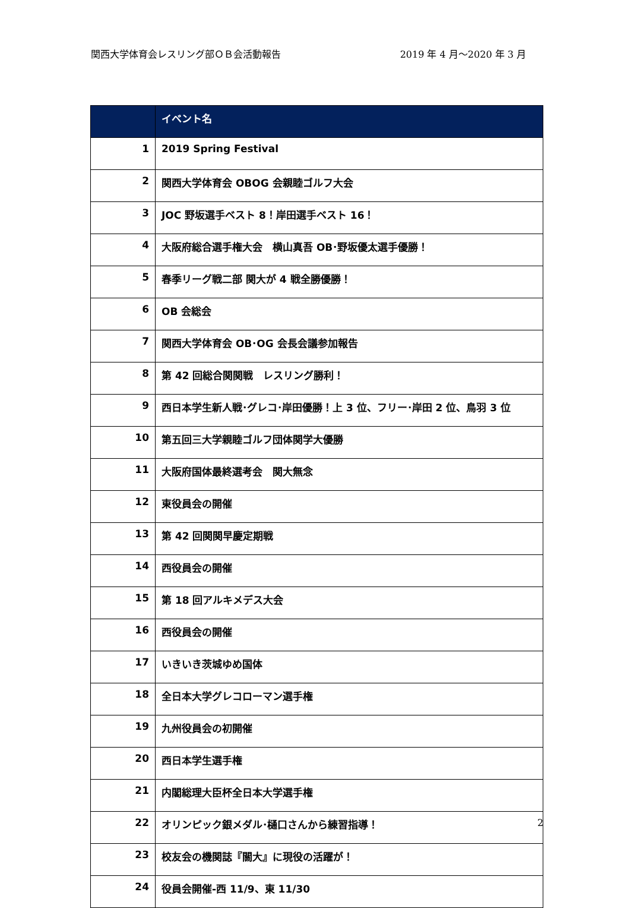関西大学体育会レスリング部ＯＢ会活動報告 2019 年 4 月～2020 年 3 月
| | イベント名 |
| --- | --- |
| 1 | 2019 Spring Festival |
| 2 | 関西大学体育会 OBOG 会親睦ゴルフ大会 |
| 3 | JOC 野坂選手ベスト 8！岸田選手ベスト 16！ |
| 4 | 大阪府総合選手権大会 横山真吾 OB･野坂優太選手優勝！ |
| 5 | 春季リーグ戦二部 関大が 4 戦全勝優勝！ |
| 6 | OB 会総会 |
| 7 | 関西大学体育会 OB･OG 会長会議参加報告 |
| 8 | 第 42 回総合関関戦 レスリング勝利！ |
| 9 | 西日本学生新人戦･グレコ･岸田優勝！上 3 位、フリー･岸田 2 位、鳥羽 3 位 |
| 10 | 第五回三大学親睦ゴルフ団体関学大優勝 |
| 11 | 大阪府国体最終選考会 関大無念 |
| 12 | 東役員会の開催 |
| 13 | 第 42 回関関早慶定期戦 |
| 14 | 西役員会の開催 |
| 15 | 第 18 回アルキメデス大会 |
| 16 | 西役員会の開催 |
| 17 | いきいき茨城ゆめ国体 |
| 18 | 全日本大学グレコローマン選手権 |
| 19 | 九州役員会の初開催 |
| 20 | 西日本学生選手権 |
| 21 | 内閣総理大臣杯全日本大学選手権 |
| 22 | オリンピック銀メダル･樋口さんから練習指導！ |
| 23 | 校友会の機関誌『關大』に現役の活躍が！ |
| 24 | 役員会開催‐西 11/9、東 11/30 |
2